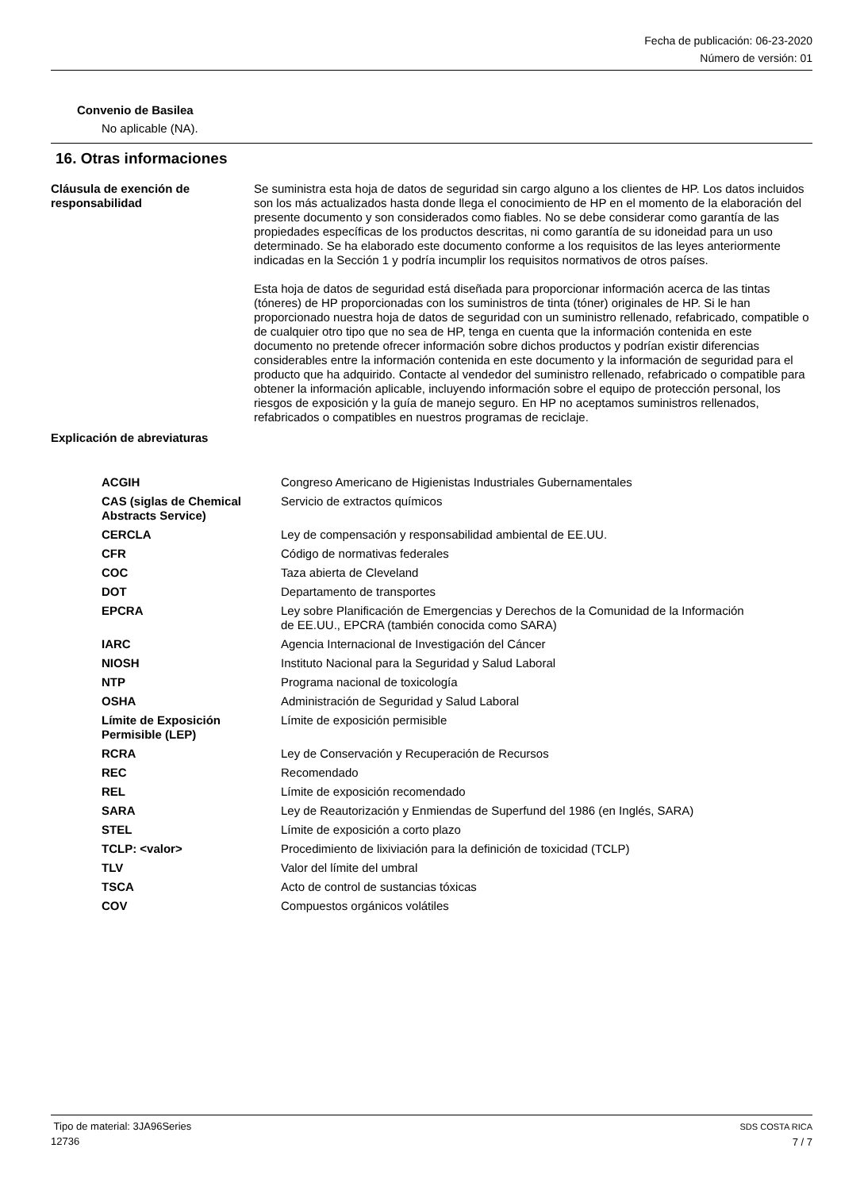Fecha de publicación: 06-23-2020
Número de versión: 01
Convenio de Basilea
No aplicable (NA).
16. Otras informaciones
Cláusula de exención de responsabilidad
Se suministra esta hoja de datos de seguridad sin cargo alguno a los clientes de HP. Los datos incluidos son los más actualizados hasta donde llega el conocimiento de HP en el momento de la elaboración del presente documento y son considerados como fiables. No se debe considerar como garantía de las propiedades específicas de los productos descritas, ni como garantía de su idoneidad para un uso determinado. Se ha elaborado este documento conforme a los requisitos de las leyes anteriormente indicadas en la Sección 1 y podría incumplir los requisitos normativos de otros países.
Esta hoja de datos de seguridad está diseñada para proporcionar información acerca de las tintas (tóneres) de HP proporcionadas con los suministros de tinta (tóner) originales de HP. Si le han proporcionado nuestra hoja de datos de seguridad con un suministro rellenado, refabricado, compatible o de cualquier otro tipo que no sea de HP, tenga en cuenta que la información contenida en este documento no pretende ofrecer información sobre dichos productos y podrían existir diferencias considerables entre la información contenida en este documento y la información de seguridad para el producto que ha adquirido. Contacte al vendedor del suministro rellenado, refabricado o compatible para obtener la información aplicable, incluyendo información sobre el equipo de protección personal, los riesgos de exposición y la guía de manejo seguro. En HP no aceptamos suministros rellenados, refabricados o compatibles en nuestros programas de reciclaje.
Explicación de abreviaturas
| ACGIH | Congreso Americano de Higienistas Industriales Gubernamentales |
| CAS (siglas de Chemical Abstracts Service) | Servicio de extractos químicos |
| CERCLA | Ley de compensación y responsabilidad ambiental de EE.UU. |
| CFR | Código de normativas federales |
| COC | Taza abierta de Cleveland |
| DOT | Departamento de transportes |
| EPCRA | Ley sobre Planificación de Emergencias y Derechos de la Comunidad de la Información de EE.UU., EPCRA (también conocida como SARA) |
| IARC | Agencia Internacional de Investigación del Cáncer |
| NIOSH | Instituto Nacional para la Seguridad y Salud Laboral |
| NTP | Programa nacional de toxicología |
| OSHA | Administración de Seguridad y Salud Laboral |
| Límite de Exposición Permisible (LEP) | Límite de exposición permisible |
| RCRA | Ley de Conservación y Recuperación de Recursos |
| REC | Recomendado |
| REL | Límite de exposición recomendado |
| SARA | Ley de Reautorización y Enmiendas de Superfund del 1986 (en Inglés, SARA) |
| STEL | Límite de exposición a corto plazo |
| TCLP: <valor> | Procedimiento de lixiviación para la definición de toxicidad (TCLP) |
| TLV | Valor del límite del umbral |
| TSCA | Acto de control de sustancias tóxicas |
| COV | Compuestos orgánicos volátiles |
Tipo de material: 3JA96Series
12736
SDS COSTA RICA
7 / 7